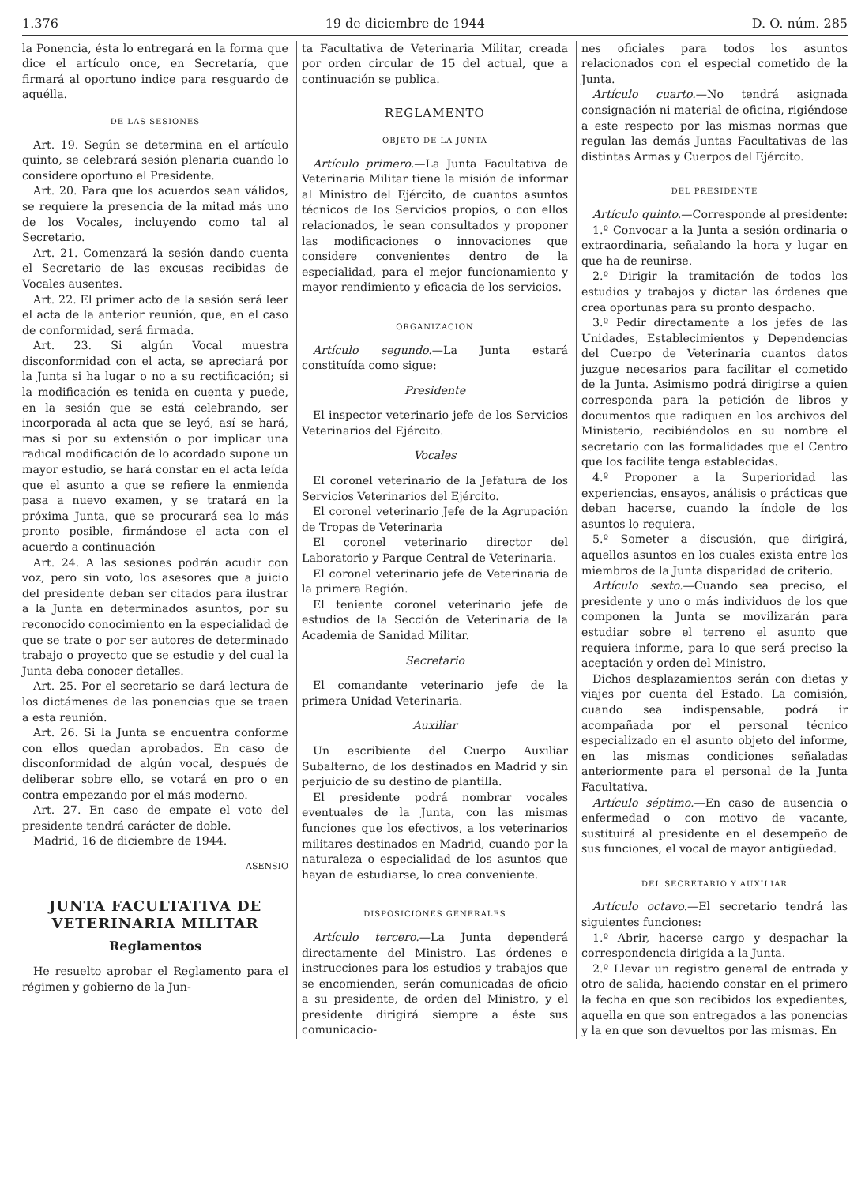1.376 19 de diciembre de 1944 D. O. núm. 285
la Ponencia, ésta lo entregará en la forma que dice el artículo once, en Secretaría, que firmará al oportuno indice para resguardo de aquélla.
DE LAS SESIONES
Art. 19. Según se determina en el artículo quinto, se celebrará sesión plenaria cuando lo considere oportuno el Presidente.
Art. 20. Para que los acuerdos sean válidos, se requiere la presencia de la mitad más uno de los Vocales, incluyendo como tal al Secretario.
Art. 21. Comenzará la sesión dando cuenta el Secretario de las excusas recibidas de Vocales ausentes.
Art. 22. El primer acto de la sesión será leer el acta de la anterior reunión, que, en el caso de conformidad, será firmada.
Art. 23. Si algún Vocal muestra disconformidad con el acta, se apreciará por la Junta si ha lugar o no a su rectificación; si la modificación es tenida en cuenta y puede, en la sesión que se está celebrando, ser incorporada al acta que se leyó, así se hará, mas si por su extensión o por implicar una radical modificación de lo acordado supone un mayor estudio, se hará constar en el acta leída que el asunto a que se refiere la enmienda pasa a nuevo examen, y se tratará en la próxima Junta, que se procurará sea lo más pronto posible, firmándose el acta con el acuerdo a continuación
Art. 24. A las sesiones podrán acudir con voz, pero sin voto, los asesores que a juicio del presidente deban ser citados para ilustrar a la Junta en determinados asuntos, por su reconocido conocimiento en la especialidad de que se trate o por ser autores de determinado trabajo o proyecto que se estudie y del cual la Junta deba conocer detalles.
Art. 25. Por el secretario se dará lectura de los dictámenes de las ponencias que se traen a esta reunión.
Art. 26. Si la Junta se encuentra conforme con ellos quedan aprobados. En caso de disconformidad de algún vocal, después de deliberar sobre ello, se votará en pro o en contra empezando por el más moderno.
Art. 27. En caso de empate el voto del presidente tendrá carácter de doble.
Madrid, 16 de diciembre de 1944.
ASENSIO
JUNTA FACULTATIVA DE VETERINARIA MILITAR
Reglamentos
He resuelto aprobar el Reglamento para el régimen y gobierno de la Jun-
ta Facultativa de Veterinaria Militar, creada por orden circular de 15 del actual, que a continuación se publica.
REGLAMENTO
OBJETO DE LA JUNTA
Artículo primero.—La Junta Facultativa de Veterinaria Militar tiene la misión de informar al Ministro del Ejército, de cuantos asuntos técnicos de los Servicios propios, o con ellos relacionados, le sean consultados y proponer las modificaciones o innovaciones que considere convenientes dentro de la especialidad, para el mejor funcionamiento y mayor rendimiento y eficacia de los servicios.
ORGANIZACION
Artículo segundo.—La Junta estará constituída como sigue:
Presidente
El inspector veterinario jefe de los Servicios Veterinarios del Ejército.
Vocales
El coronel veterinario de la Jefatura de los Servicios Veterinarios del Ejército.
El coronel veterinario Jefe de la Agrupación de Tropas de Veterinaria
El coronel veterinario director del Laboratorio y Parque Central de Veterinaria.
El coronel veterinario jefe de Veterinaria de la primera Región.
El teniente coronel veterinario jefe de estudios de la Sección de Veterinaria de la Academia de Sanidad Militar.
Secretario
El comandante veterinario jefe de la primera Unidad Veterinaria.
Auxiliar
Un escribiente del Cuerpo Auxiliar Subalterno, de los destinados en Madrid y sin perjuicio de su destino de plantilla.
El presidente podrá nombrar vocales eventuales de la Junta, con las mismas funciones que los efectivos, a los veterinarios militares destinados en Madrid, cuando por la naturaleza o especialidad de los asuntos que hayan de estudiarse, lo crea conveniente.
DISPOSICIONES GENERALES
Artículo tercero.—La Junta dependerá directamente del Ministro. Las órdenes e instrucciones para los estudios y trabajos que se encomienden, serán comunicadas de oficio a su presidente, de orden del Ministro, y el presidente dirigirá siempre a éste sus comunicacio-
nes oficiales para todos los asuntos relacionados con el especial cometido de la Junta.
Artículo cuarto.—No tendrá asignada consignación ni material de oficina, rigiéndose a este respecto por las mismas normas que regulan las demás Juntas Facultativas de las distintas Armas y Cuerpos del Ejército.
DEL PRESIDENTE
Artículo quinto.—Corresponde al presidente:
1.º Convocar a la Junta a sesión ordinaria o extraordinaria, señalando la hora y lugar en que ha de reunirse.
2.º Dirigir la tramitación de todos los estudios y trabajos y dictar las órdenes que crea oportunas para su pronto despacho.
3.º Pedir directamente a los jefes de las Unidades, Establecimientos y Dependencias del Cuerpo de Veterinaria cuantos datos juzgue necesarios para facilitar el cometido de la Junta. Asimismo podrá dirigirse a quien corresponda para la petición de libros y documentos que radiquen en los archivos del Ministerio, recibiéndolos en su nombre el secretario con las formalidades que el Centro que los facilite tenga establecidas.
4.º Proponer a la Superioridad las experiencias, ensayos, análisis o prácticas que deban hacerse, cuando la índole de los asuntos lo requiera.
5.º Someter a discusión, que dirigirá, aquellos asuntos en los cuales exista entre los miembros de la Junta disparidad de criterio.
Artículo sexto.—Cuando sea preciso, el presidente y uno o más individuos de los que componen la Junta se movilizarán para estudiar sobre el terreno el asunto que requiera informe, para lo que será preciso la aceptación y orden del Ministro.
Dichos desplazamientos serán con dietas y viajes por cuenta del Estado. La comisión, cuando sea indispensable, podrá ir acompañada por el personal técnico especializado en el asunto objeto del informe, en las mismas condiciones señaladas anteriormente para el personal de la Junta Facultativa.
Artículo séptimo.—En caso de ausencia o enfermedad o con motivo de vacante, sustituirá al presidente en el desempeño de sus funciones, el vocal de mayor antigüedad.
DEL SECRETARIO Y AUXILIAR
Artículo octavo.—El secretario tendrá las siguientes funciones:
1.º Abrir, hacerse cargo y despachar la correspondencia dirigida a la Junta.
2.º Llevar un registro general de entrada y otro de salida, haciendo constar en el primero la fecha en que son recibidos los expedientes, aquella en que son entregados a las ponencias y la en que son devueltos por las mismas. En